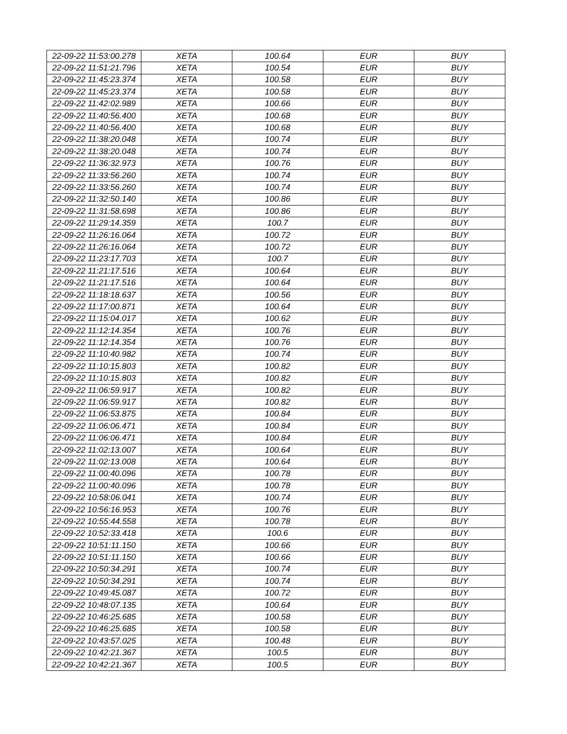| 22-09-22 11:53:00.278 | XETA | 100.64 | EUR | BUY |
| 22-09-22 11:51:21.796 | XETA | 100.54 | EUR | BUY |
| 22-09-22 11:45:23.374 | XETA | 100.58 | EUR | BUY |
| 22-09-22 11:45:23.374 | XETA | 100.58 | EUR | BUY |
| 22-09-22 11:42:02.989 | XETA | 100.66 | EUR | BUY |
| 22-09-22 11:40:56.400 | XETA | 100.68 | EUR | BUY |
| 22-09-22 11:40:56.400 | XETA | 100.68 | EUR | BUY |
| 22-09-22 11:38:20.048 | XETA | 100.74 | EUR | BUY |
| 22-09-22 11:38:20.048 | XETA | 100.74 | EUR | BUY |
| 22-09-22 11:36:32.973 | XETA | 100.76 | EUR | BUY |
| 22-09-22 11:33:56.260 | XETA | 100.74 | EUR | BUY |
| 22-09-22 11:33:56.260 | XETA | 100.74 | EUR | BUY |
| 22-09-22 11:32:50.140 | XETA | 100.86 | EUR | BUY |
| 22-09-22 11:31:58.698 | XETA | 100.86 | EUR | BUY |
| 22-09-22 11:29:14.359 | XETA | 100.7 | EUR | BUY |
| 22-09-22 11:26:16.064 | XETA | 100.72 | EUR | BUY |
| 22-09-22 11:26:16.064 | XETA | 100.72 | EUR | BUY |
| 22-09-22 11:23:17.703 | XETA | 100.7 | EUR | BUY |
| 22-09-22 11:21:17.516 | XETA | 100.64 | EUR | BUY |
| 22-09-22 11:21:17.516 | XETA | 100.64 | EUR | BUY |
| 22-09-22 11:18:18.637 | XETA | 100.56 | EUR | BUY |
| 22-09-22 11:17:00.871 | XETA | 100.64 | EUR | BUY |
| 22-09-22 11:15:04.017 | XETA | 100.62 | EUR | BUY |
| 22-09-22 11:12:14.354 | XETA | 100.76 | EUR | BUY |
| 22-09-22 11:12:14.354 | XETA | 100.76 | EUR | BUY |
| 22-09-22 11:10:40.982 | XETA | 100.74 | EUR | BUY |
| 22-09-22 11:10:15.803 | XETA | 100.82 | EUR | BUY |
| 22-09-22 11:10:15.803 | XETA | 100.82 | EUR | BUY |
| 22-09-22 11:06:59.917 | XETA | 100.82 | EUR | BUY |
| 22-09-22 11:06:59.917 | XETA | 100.82 | EUR | BUY |
| 22-09-22 11:06:53.875 | XETA | 100.84 | EUR | BUY |
| 22-09-22 11:06:06.471 | XETA | 100.84 | EUR | BUY |
| 22-09-22 11:06:06.471 | XETA | 100.84 | EUR | BUY |
| 22-09-22 11:02:13.007 | XETA | 100.64 | EUR | BUY |
| 22-09-22 11:02:13.008 | XETA | 100.64 | EUR | BUY |
| 22-09-22 11:00:40.096 | XETA | 100.78 | EUR | BUY |
| 22-09-22 11:00:40.096 | XETA | 100.78 | EUR | BUY |
| 22-09-22 10:58:06.041 | XETA | 100.74 | EUR | BUY |
| 22-09-22 10:56:16.953 | XETA | 100.76 | EUR | BUY |
| 22-09-22 10:55:44.558 | XETA | 100.78 | EUR | BUY |
| 22-09-22 10:52:33.418 | XETA | 100.6 | EUR | BUY |
| 22-09-22 10:51:11.150 | XETA | 100.66 | EUR | BUY |
| 22-09-22 10:51:11.150 | XETA | 100.66 | EUR | BUY |
| 22-09-22 10:50:34.291 | XETA | 100.74 | EUR | BUY |
| 22-09-22 10:50:34.291 | XETA | 100.74 | EUR | BUY |
| 22-09-22 10:49:45.087 | XETA | 100.72 | EUR | BUY |
| 22-09-22 10:48:07.135 | XETA | 100.64 | EUR | BUY |
| 22-09-22 10:46:25.685 | XETA | 100.58 | EUR | BUY |
| 22-09-22 10:46:25.685 | XETA | 100.58 | EUR | BUY |
| 22-09-22 10:43:57.025 | XETA | 100.48 | EUR | BUY |
| 22-09-22 10:42:21.367 | XETA | 100.5 | EUR | BUY |
| 22-09-22 10:42:21.367 | XETA | 100.5 | EUR | BUY |